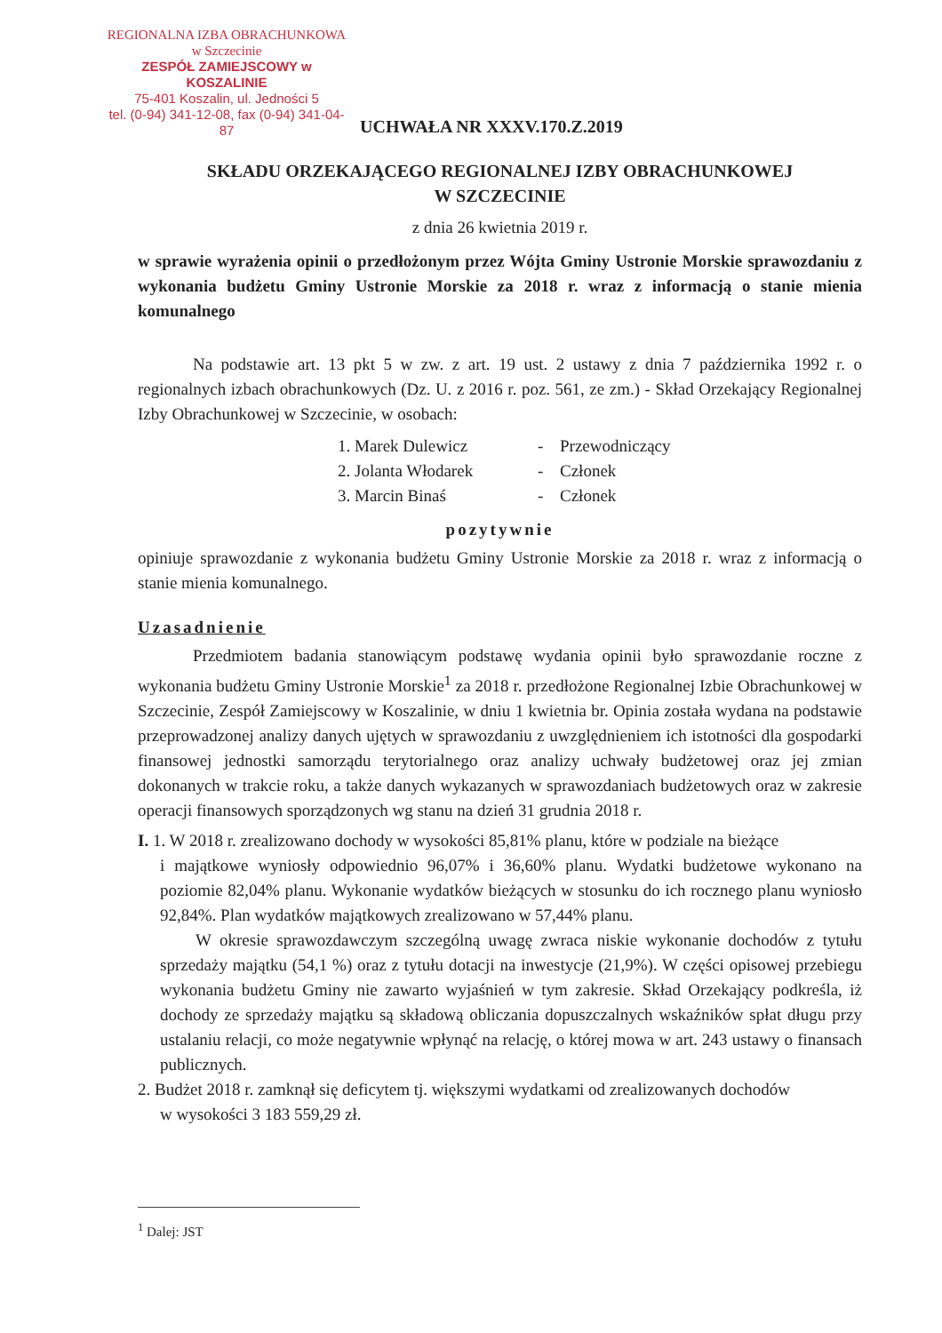REGIONALNA IZBA OBRACHUNKOWA
w Szczecinie
ZESPÓŁ ZAMIEJSCOWY w KOSZALINIE
75-401 Koszalin, ul. Jedności 5
tel. (0-94) 341-12-08, fax (0-94) 341-04-87
UCHWAŁA NR XXXV.170.Z.2019
SKŁADU ORZEKAJĄCEGO REGIONALNEJ IZBY OBRACHUNKOWEJ
W SZCZECINIE
z dnia 26 kwietnia 2019 r.
w sprawie wyrażenia opinii o przedłożonym przez Wójta Gminy Ustronie Morskie sprawozdaniu z wykonania budżetu Gminy Ustronie Morskie za 2018 r. wraz z informacją o stanie mienia komunalnego
Na podstawie art. 13 pkt 5 w zw. z art. 19 ust. 2 ustawy z dnia 7 października 1992 r. o regionalnych izbach obrachunkowych (Dz. U. z 2016 r. poz. 561, ze zm.) - Skład Orzekający Regionalnej Izby Obrachunkowej w Szczecinie, w osobach:
1. Marek Dulewicz - Przewodniczący
2. Jolanta Włodarek - Członek
3. Marcin Binaś - Członek
pozytywnie
opiniuje sprawozdanie z wykonania budżetu Gminy Ustronie Morskie za 2018 r. wraz z informacją o stanie mienia komunalnego.
Uzasadnienie
Przedmiotem badania stanowiącym podstawę wydania opinii było sprawozdanie roczne z wykonania budżetu Gminy Ustronie Morskie<sup>1</sup> za 2018 r. przedłożone Regionalnej Izbie Obrachunkowej w Szczecinie, Zespół Zamiejscowy w Koszalinie, w dniu 1 kwietnia br. Opinia została wydana na podstawie przeprowadzonej analizy danych ujętych w sprawozdaniu z uwzględnieniem ich istotności dla gospodarki finansowej jednostki samorządu terytorialnego oraz analizy uchwały budżetowej oraz jej zmian dokonanych w trakcie roku, a także danych wykazanych w sprawozdaniach budżetowych oraz w zakresie operacji finansowych sporządzonych wg stanu na dzień 31 grudnia 2018 r.
I. 1. W 2018 r. zrealizowano dochody w wysokości 85,81% planu, które w podziale na bieżące
i majątkowe wyniosły odpowiednio 96,07% i 36,60% planu. Wydatki budżetowe wykonano na poziomie 82,04% planu. Wykonanie wydatków bieżących w stosunku do ich rocznego planu wyniosło 92,84%. Plan wydatków majątkowych zrealizowano w 57,44% planu.
W okresie sprawozdawczym szczególną uwagę zwraca niskie wykonanie dochodów z tytułu sprzedaży majątku (54,1 %) oraz z tytułu dotacji na inwestycje (21,9%). W części opisowej przebiegu wykonania budżetu Gminy nie zawarto wyjaśnień w tym zakresie. Skład Orzekający podkreśla, iż dochody ze sprzedaży majątku są składową obliczania dopuszczalnych wskaźników spłat długu przy ustalaniu relacji, co może negatywnie wpłynąć na relację, o której mowa w art. 243 ustawy o finansach publicznych.
2. Budżet 2018 r. zamknął się deficytem tj. większymi wydatkami od zrealizowanych dochodów
w wysokości 3 183 559,29 zł.
<sup>1</sup> Dalej: JST